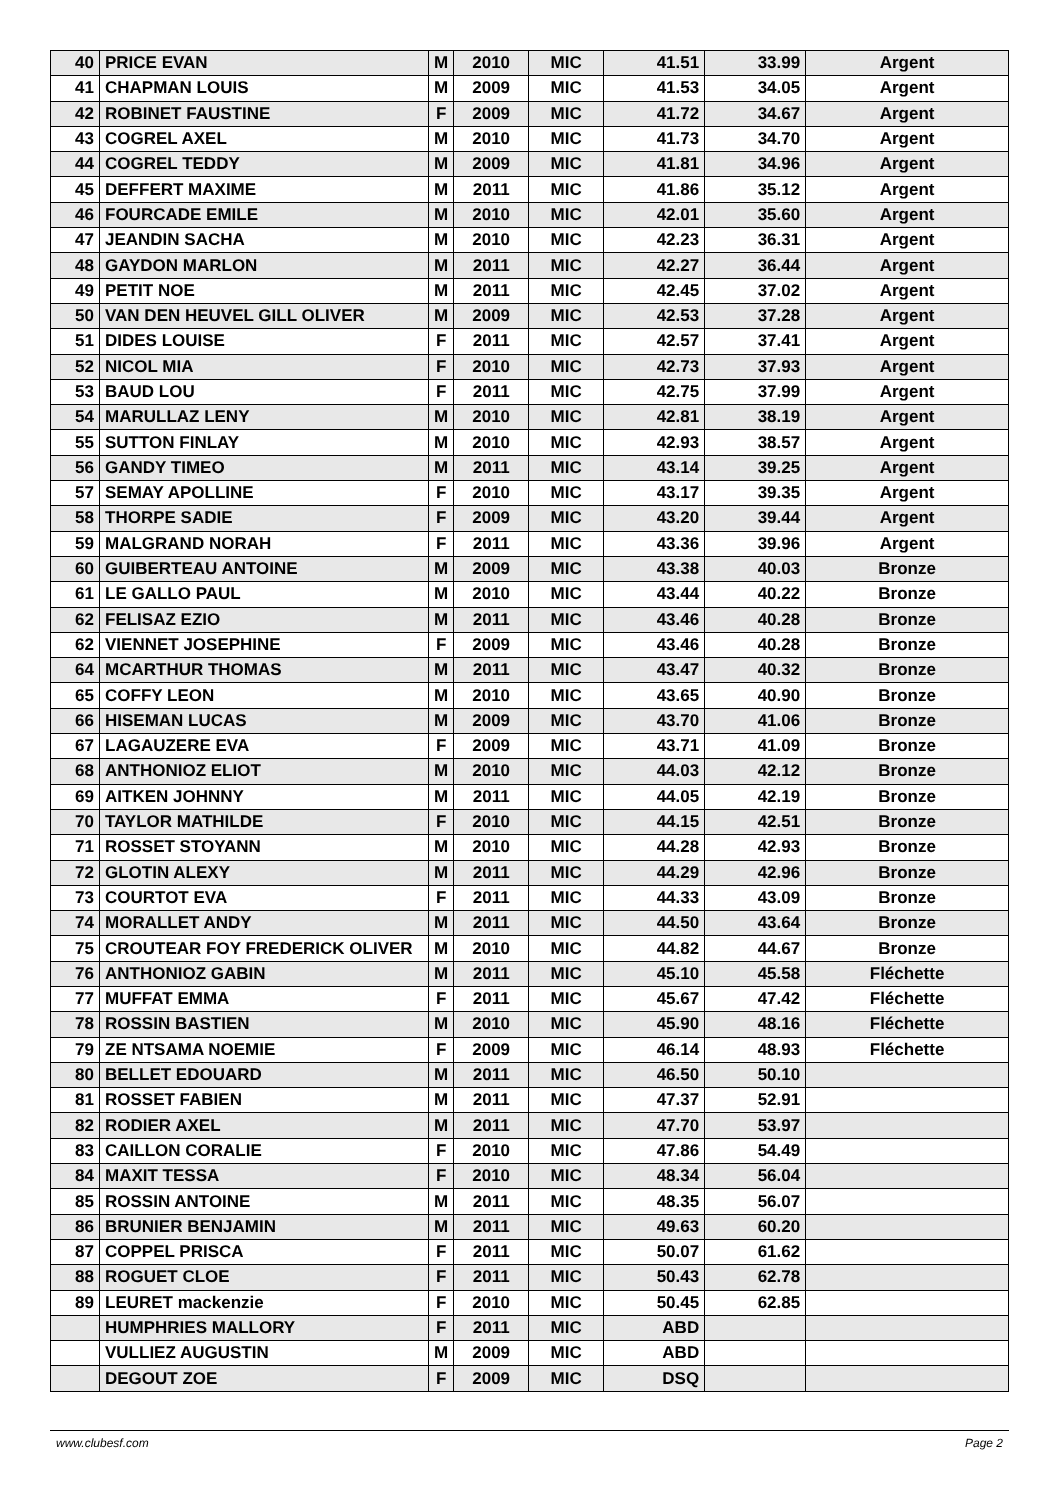| 40 | PRICE EVAN | M | 2010 | MIC | 41.51 | 33.99 | Argent |
| 41 | CHAPMAN LOUIS | M | 2009 | MIC | 41.53 | 34.05 | Argent |
| 42 | ROBINET FAUSTINE | F | 2009 | MIC | 41.72 | 34.67 | Argent |
| 43 | COGREL AXEL | M | 2010 | MIC | 41.73 | 34.70 | Argent |
| 44 | COGREL TEDDY | M | 2009 | MIC | 41.81 | 34.96 | Argent |
| 45 | DEFFERT MAXIME | M | 2011 | MIC | 41.86 | 35.12 | Argent |
| 46 | FOURCADE EMILE | M | 2010 | MIC | 42.01 | 35.60 | Argent |
| 47 | JEANDIN SACHA | M | 2010 | MIC | 42.23 | 36.31 | Argent |
| 48 | GAYDON MARLON | M | 2011 | MIC | 42.27 | 36.44 | Argent |
| 49 | PETIT NOE | M | 2011 | MIC | 42.45 | 37.02 | Argent |
| 50 | VAN DEN HEUVEL GILL OLIVER | M | 2009 | MIC | 42.53 | 37.28 | Argent |
| 51 | DIDES LOUISE | F | 2011 | MIC | 42.57 | 37.41 | Argent |
| 52 | NICOL MIA | F | 2010 | MIC | 42.73 | 37.93 | Argent |
| 53 | BAUD LOU | F | 2011 | MIC | 42.75 | 37.99 | Argent |
| 54 | MARULLAZ LENY | M | 2010 | MIC | 42.81 | 38.19 | Argent |
| 55 | SUTTON FINLAY | M | 2010 | MIC | 42.93 | 38.57 | Argent |
| 56 | GANDY TIMEO | M | 2011 | MIC | 43.14 | 39.25 | Argent |
| 57 | SEMAY APOLLINE | F | 2010 | MIC | 43.17 | 39.35 | Argent |
| 58 | THORPE SADIE | F | 2009 | MIC | 43.20 | 39.44 | Argent |
| 59 | MALGRAND NORAH | F | 2011 | MIC | 43.36 | 39.96 | Argent |
| 60 | GUIBERTEAU ANTOINE | M | 2009 | MIC | 43.38 | 40.03 | Bronze |
| 61 | LE GALLO PAUL | M | 2010 | MIC | 43.44 | 40.22 | Bronze |
| 62 | FELISAZ EZIO | M | 2011 | MIC | 43.46 | 40.28 | Bronze |
| 62 | VIENNET JOSEPHINE | F | 2009 | MIC | 43.46 | 40.28 | Bronze |
| 64 | MCARTHUR THOMAS | M | 2011 | MIC | 43.47 | 40.32 | Bronze |
| 65 | COFFY LEON | M | 2010 | MIC | 43.65 | 40.90 | Bronze |
| 66 | HISEMAN LUCAS | M | 2009 | MIC | 43.70 | 41.06 | Bronze |
| 67 | LAGAUZERE EVA | F | 2009 | MIC | 43.71 | 41.09 | Bronze |
| 68 | ANTHONIOZ ELIOT | M | 2010 | MIC | 44.03 | 42.12 | Bronze |
| 69 | AITKEN JOHNNY | M | 2011 | MIC | 44.05 | 42.19 | Bronze |
| 70 | TAYLOR MATHILDE | F | 2010 | MIC | 44.15 | 42.51 | Bronze |
| 71 | ROSSET STOYANN | M | 2010 | MIC | 44.28 | 42.93 | Bronze |
| 72 | GLOTIN ALEXY | M | 2011 | MIC | 44.29 | 42.96 | Bronze |
| 73 | COURTOT EVA | F | 2011 | MIC | 44.33 | 43.09 | Bronze |
| 74 | MORALLET ANDY | M | 2011 | MIC | 44.50 | 43.64 | Bronze |
| 75 | CROUTEAR FOY FREDERICK OLIVER | M | 2010 | MIC | 44.82 | 44.67 | Bronze |
| 76 | ANTHONIOZ GABIN | M | 2011 | MIC | 45.10 | 45.58 | Fléchette |
| 77 | MUFFAT EMMA | F | 2011 | MIC | 45.67 | 47.42 | Fléchette |
| 78 | ROSSIN BASTIEN | M | 2010 | MIC | 45.90 | 48.16 | Fléchette |
| 79 | ZE NTSAMA NOEMIE | F | 2009 | MIC | 46.14 | 48.93 | Fléchette |
| 80 | BELLET EDOUARD | M | 2011 | MIC | 46.50 | 50.10 | |
| 81 | ROSSET FABIEN | M | 2011 | MIC | 47.37 | 52.91 | |
| 82 | RODIER AXEL | M | 2011 | MIC | 47.70 | 53.97 | |
| 83 | CAILLON CORALIE | F | 2010 | MIC | 47.86 | 54.49 | |
| 84 | MAXIT TESSA | F | 2010 | MIC | 48.34 | 56.04 | |
| 85 | ROSSIN ANTOINE | M | 2011 | MIC | 48.35 | 56.07 | |
| 86 | BRUNIER BENJAMIN | M | 2011 | MIC | 49.63 | 60.20 | |
| 87 | COPPEL PRISCA | F | 2011 | MIC | 50.07 | 61.62 | |
| 88 | ROGUET CLOE | F | 2011 | MIC | 50.43 | 62.78 | |
| 89 | LEURET mackenzie | F | 2010 | MIC | 50.45 | 62.85 | |
| | HUMPHRIES MALLORY | F | 2011 | MIC | ABD | | |
| | VULLIEZ AUGUSTIN | M | 2009 | MIC | ABD | | |
| | DEGOUT ZOE | F | 2009 | MIC | DSQ | | |
www.clubesf.com Page 2